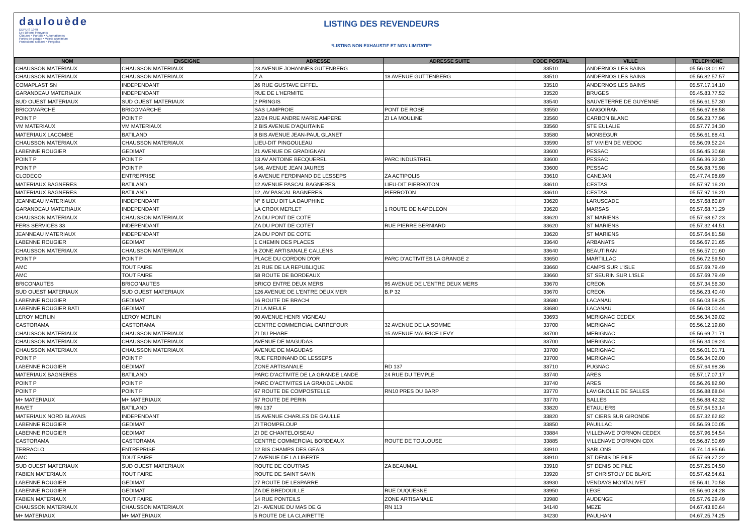daulouède
DEPUIS 1949
Les Bétons innovants
Clôtures • Portails • Automatismes
Portes de garage • Volets aluminium
Protections solaires • Pergolas
LISTING DES REVENDEURS
*LISTING NON EXHAUSTIF ET NON LIMITATIF*
| NOM | ENSEIGNE | ADRESSE | ADRESSE SUITE | CODE POSTAL | VILLE | TELEPHONE |
| --- | --- | --- | --- | --- | --- | --- |
| CHAUSSON MATERIAUX | CHAUSSON MATERIAUX | 23 AVENUE JOHANNES GUTENBERG | | 33510 | ANDERNOS LES BAINS | 05.56.03.01.97 |
| CHAUSSON MATERIAUX | CHAUSSON MATERIAUX | Z.A | 18 AVENUE GUTTENBERG | 33510 | ANDERNOS LES BAINS | 05.56.82.57.57 |
| COMAPLAST SN | INDEPENDANT | 26 RUE GUSTAVE EIFFEL | | 33510 | ANDERNOS LES BAINS | 05.57.17.14.10 |
| GARANDEAU MATERIAUX | INDEPENDANT | RUE DE L'HERMITE | | 33520 | BRUGES | 05.45.83.77.52 |
| SUD OUEST MATERIAUX | SUD OUEST MATERIAUX | 2 PRINGIS | | 33540 | SAUVETERRE DE GUYENNE | 05.56.61.57.30 |
| BRICOMARCHE | BRICOMARCHE | SAS LAMPROIE | PONT DE ROSE | 33550 | LANGOIRAN | 05.56.67.68.58 |
| POINT P | POINT P | 22/24 RUE ANDRE MARIE AMPERE | ZI LA MOULINE | 33560 | CARBON BLANC | 05.56.23.77.96 |
| VM MATERIAUX | VM MATERIAUX | 2 BIS AVENUE D'AQUITAINE | | 33560 | STE EULALIE | 05.57.77.34.30 |
| MATERIAUX LACOMBE | BATILAND | 8 BIS AVENUE JEAN-PAUL GLANET | | 33580 | MONSEGUR | 05.56.61.68.41 |
| CHAUSSON MATERIAUX | CHAUSSON MATERIAUX | LIEU-DIT PINGOULEAU | | 33590 | ST VIVIEN DE MEDOC | 05.56.09.52.24 |
| LABENNE ROUGIER | GEDIMAT | 21 AVENUE DE GRADIGNAN | | 33600 | PESSAC | 05.56.45.30.68 |
| POINT P | POINT P | 13 AV ANTOINE BECQUEREL | PARC INDUSTRIEL | 33600 | PESSAC | 05.56.36.32.30 |
| POINT P | POINT P | 146, AVENUE JEAN JAURES | | 33600 | PESSAC | 05.56.98.75.98 |
| CLODECO | ENTREPRISE | 6 AVENUE FERDINAND DE LESSEPS | ZA ACTIPOLIS | 33610 | CANEJAN | 05.47.74.98.89 |
| MATERIAUX BAGNERES | BATILAND | 12 AVENUE PASCAL BAGNERES | LIEU-DIT PIERROTON | 33610 | CESTAS | 05.57.97.16.20 |
| MATERIAUX BAGNERES | BATILAND | 12, AV PASCAL BAGNERES | PIERROTON | 33610 | CESTAS | 05.57.97.16.20 |
| JEANNEAU MATERIAUX | INDEPENDANT | N° 6 LIEU DIT LA DAUPHINE | | 33620 | LARUSCADE | 05.57.68.60.87 |
| GARANDEAU MATERIAUX | INDEPENDANT | LA CROIX MERLET | 1 ROUTE DE NAPOLEON | 33620 | MARSAS | 05.57.68.71.29 |
| CHAUSSON MATERIAUX | CHAUSSON MATERIAUX | ZA DU PONT DE COTE | | 33620 | ST MARIENS | 05.57.68.67.23 |
| FERS SERVICES 33 | INDEPENDANT | ZA DU PONT DE COTET | RUE PIERRE BERNIARD | 33620 | ST MARIENS | 05.57.32.44.51 |
| JEANNEAU MATERIAUX | INDEPENDANT | ZA DU PONT DE COTE | | 33620 | ST MARIENS | 05.57.64.81.58 |
| LABENNE ROUGIER | GEDIMAT | 1 CHEMIN DES PLACES | | 33640 | ARBANATS | 05.56.67.21.65 |
| CHAUSSON MATERIAUX | CHAUSSON MATERIAUX | 6 ZONE ARTISANALE CALLENS | | 33640 | BEAUTIRAN | 05.56.57.01.60 |
| POINT P | POINT P | PLACE DU CORDON D'OR | PARC D'ACTIVITES LA GRANGE 2 | 33650 | MARTILLAC | 05.56.72.59.50 |
| AMC | TOUT FAIRE | 21 RUE DE LA REPUBLIQUE | | 33660 | CAMPS SUR L'ISLE | 05.57.69.79.49 |
| AMC | TOUT FAIRE | 58 ROUTE DE BORDEAUX | | 33660 | ST SEURIN SUR L'ISLE | 05.57.69.79.49 |
| BRICONAUTES | BRICONAUTES | BRICO ENTRE DEUX MERS | 95 AVENUE DE L'ENTRE DEUX MERS | 33670 | CREON | 05.57.34.56.30 |
| SUD OUEST MATERIAUX | SUD OUEST MATERIAUX | 126 AVENUE DE L'ENTRE DEUX MER | B.P 32 | 33670 | CREON | 05.56.23.40.40 |
| LABENNE ROUGIER | GEDIMAT | 16 ROUTE DE BRACH | | 33680 | LACANAU | 05.56.03.58.25 |
| LABENNE ROUGIER BATI | GEDIMAT | ZI LA MEULE | | 33680 | LACANAU | 05.56.03.00.44 |
| LEROY MERLIN | LEROY MERLIN | 90 AVENUE HENRI VIGNEAU | | 33693 | MERIGNAC CEDEX | 05.56.34.39.02 |
| CASTORAMA | CASTORAMA | CENTRE COMMERCIAL CARREFOUR | 32 AVENUE DE LA SOMME | 33700 | MERIGNAC | 05.56.12.19.80 |
| CHAUSSON MATERIAUX | CHAUSSON MATERIAUX | ZI DU PHARE | 15 AVENUE MAURICE LEVY | 33700 | MERIGNAC | 05.56.69.71.71 |
| CHAUSSON MATERIAUX | CHAUSSON MATERIAUX | AVENUE DE MAGUDAS | | 33700 | MERIGNAC | 05.56.34.09.24 |
| CHAUSSON MATERIAUX | CHAUSSON MATERIAUX | AVENUE DE MAGUDAS | | 33700 | MERIGNAC | 05.56.01.01.71 |
| POINT P | POINT P | RUE FERDINAND DE LESSEPS | | 33700 | MERIGNAC | 05.56.34.02.00 |
| LABENNE ROUGIER | GEDIMAT | ZONE ARTISANALE | RD 137 | 33710 | PUGNAC | 05.57.64.98.36 |
| MATERIAUX BAGNERES | BATILAND | PARC D'ACTIVITE DE LA GRANDE LANDE | 24 RUE DU TEMPLE | 33740 | ARES | 05.57.17.07.17 |
| POINT P | POINT P | PARC D'ACTIVITES LA GRANDE LANDE | | 33740 | ARES | 05.56.26.82.90 |
| POINT P | POINT P | 67 ROUTE DE COMPOSTELLE | RN10 PRES DU BARP | 33770 | LAVIGNOLLE DE SALLES | 05.56.88.68.04 |
| M+ MATERIAUX | M+ MATERIAUX | 57 ROUTE DE PERIN | | 33770 | SALLES | 05.56.88.42.32 |
| RAVET | BATILAND | RN 137 | | 33820 | ETAULIERS | 05.57.64.53.14 |
| MATERIAUX NORD BLAYAIS | INDEPENDANT | 15 AVENUE CHARLES DE GAULLE | | 33820 | ST CIERS SUR GIRONDE | 05.57.32.62.82 |
| LABENNE ROUGIER | GEDIMAT | ZI TROMPELOUP | | 33850 | PAUILLAC | 05.56.59.00.05 |
| LABENNE ROUGIER | GEDIMAT | ZI DE CHANTELOISEAU | | 33884 | VILLENAVE D'ORNON CEDEX | 05.57.96.54.54 |
| CASTORAMA | CASTORAMA | CENTRE COMMERCIAL BORDEAUX | ROUTE DE TOULOUSE | 33885 | VILLENAVE D'ORNON CDX | 05.56.87.50.69 |
| TERRACLO | ENTREPRISE | 12 BIS CHAMPS DES GEAIS | | 33910 | SABLONS | 06.74.14.85.66 |
| AMC | TOUT FAIRE | 7 AVENUE DE LA LIBERTE | | 33910 | ST DENIS DE PILE | 05.57.69.27.22 |
| SUD OUEST MATERIAUX | SUD OUEST MATERIAUX | ROUTE DE COUTRAS | ZA BEAUMAL | 33910 | ST DENIS DE PILE | 05.57.25.04.50 |
| FABIEN MATERIAUX | TOUT FAIRE | ROUTE DE SAINT SAVIN | | 33920 | ST CHRISTOLY DE BLAYE | 05.57.42.54.61 |
| LABENNE ROUGIER | GEDIMAT | 27 ROUTE DE LESPARRE | | 33930 | VENDAYS MONTALIVET | 05.56.41.70.58 |
| LABENNE ROUGIER | GEDIMAT | ZA DE BREDOUILLE | RUE DUQUESNE | 33950 | LEGE | 05.56.60.24.28 |
| FABIEN MATERIAUX | TOUT FAIRE | 14 RUE PONTEILS | ZONE ARTISANALE | 33980 | AUDENGE | 05.57.76.29.49 |
| CHAUSSON MATERIAUX | CHAUSSON MATERIAUX | ZI - AVENUE DU MAS DE G | RN 113 | 34140 | MEZE | 04.67.43.80.64 |
| M+ MATERIAUX | M+ MATERIAUX | 5 ROUTE DE LA CLAIRETTE | | 34230 | PAULHAN | 04.67.25.74.25 |